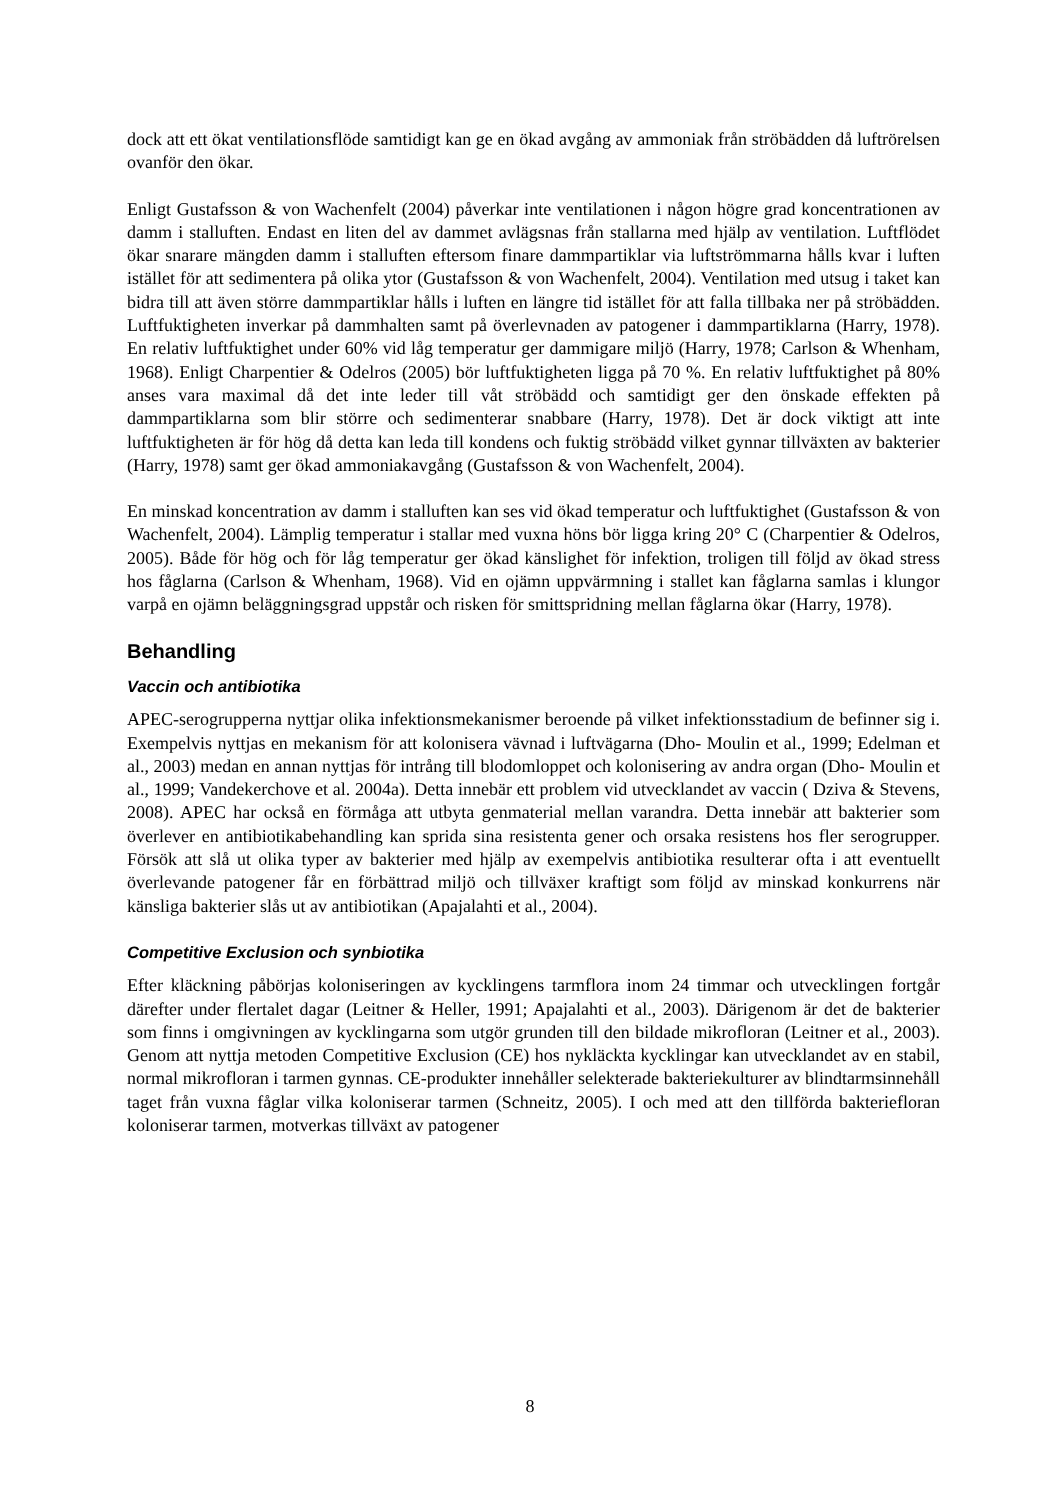dock att ett ökat ventilationsflöde samtidigt kan ge en ökad avgång av ammoniak från ströbädden då luftrörelsen ovanför den ökar.
Enligt Gustafsson & von Wachenfelt (2004) påverkar inte ventilationen i någon högre grad koncentrationen av damm i stalluften. Endast en liten del av dammet avlägsnas från stallarna med hjälp av ventilation. Luftflödet ökar snarare mängden damm i stalluften eftersom finare dammpartiklar via luftströmmarna hålls kvar i luften istället för att sedimentera på olika ytor (Gustafsson & von Wachenfelt, 2004). Ventilation med utsug i taket kan bidra till att även större dammpartiklar hålls i luften en längre tid istället för att falla tillbaka ner på ströbädden. Luftfuktigheten inverkar på dammhalten samt på överlevnaden av patogener i dammpartiklarna (Harry, 1978). En relativ luftfuktighet under 60% vid låg temperatur ger dammigare miljö (Harry, 1978; Carlson & Whenham, 1968). Enligt Charpentier & Odelros (2005) bör luftfuktigheten ligga på 70 %. En relativ luftfuktighet på 80% anses vara maximal då det inte leder till våt ströbädd och samtidigt ger den önskade effekten på dammpartiklarna som blir större och sedimenterar snabbare (Harry, 1978). Det är dock viktigt att inte luftfuktigheten är för hög då detta kan leda till kondens och fuktig ströbädd vilket gynnar tillväxten av bakterier (Harry, 1978) samt ger ökad ammoniakavgång (Gustafsson & von Wachenfelt, 2004).
En minskad koncentration av damm i stalluften kan ses vid ökad temperatur och luftfuktighet (Gustafsson & von Wachenfelt, 2004). Lämplig temperatur i stallar med vuxna höns bör ligga kring 20° C (Charpentier & Odelros, 2005). Både för hög och för låg temperatur ger ökad känslighet för infektion, troligen till följd av ökad stress hos fåglarna (Carlson & Whenham, 1968). Vid en ojämn uppvärmning i stallet kan fåglarna samlas i klungor varpå en ojämn beläggningsgrad uppstår och risken för smittspridning mellan fåglarna ökar (Harry, 1978).
Behandling
Vaccin och antibiotika
APEC-serogrupperna nyttjar olika infektionsmekanismer beroende på vilket infektionsstadium de befinner sig i. Exempelvis nyttjas en mekanism för att kolonisera vävnad i luftvägarna (Dho- Moulin et al., 1999; Edelman et al., 2003) medan en annan nyttjas för intrång till blodomloppet och kolonisering av andra organ (Dho- Moulin et al., 1999; Vandekerchove et al. 2004a). Detta innebär ett problem vid utvecklandet av vaccin ( Dziva & Stevens, 2008). APEC har också en förmåga att utbyta genmaterial mellan varandra. Detta innebär att bakterier som överlever en antibiotikabehandling kan sprida sina resistenta gener och orsaka resistens hos fler serogrupper. Försök att slå ut olika typer av bakterier med hjälp av exempelvis antibiotika resulterar ofta i att eventuellt överlevande patogener får en förbättrad miljö och tillväxer kraftigt som följd av minskad konkurrens när känsliga bakterier slås ut av antibiotikan (Apajalahti et al., 2004).
Competitive Exclusion och synbiotika
Efter kläckning påbörjas koloniseringen av kycklingens tarmflora inom 24 timmar och utvecklingen fortgår därefter under flertalet dagar (Leitner & Heller, 1991; Apajalahti et al., 2003). Därigenom är det de bakterier som finns i omgivningen av kycklingarna som utgör grunden till den bildade mikrofloran (Leitner et al., 2003). Genom att nyttja metoden Competitive Exclusion (CE) hos nykläckta kycklingar kan utvecklandet av en stabil, normal mikrofloran i tarmen gynnas. CE-produkter innehåller selekterade bakteriekulturer av blindtarmsinnehåll taget från vuxna fåglar vilka koloniserar tarmen (Schneitz, 2005). I och med att den tillförda bakteriefloran koloniserar tarmen, motverkas tillväxt av patogener
8